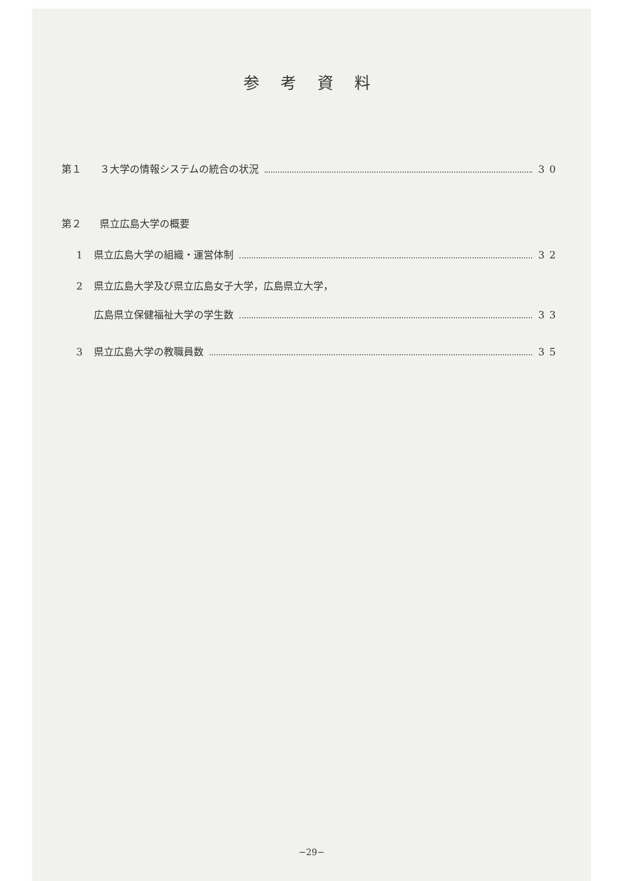参考資料
第１ ３大学の情報システムの統合の状況 30
第２ 県立広島大学の概要
1 県立広島大学の組織・運営体制 32
2 県立広島大学及び県立広島女子大学，広島県立大学，
広島県立保健福祉大学の学生数 33
3 県立広島大学の教職員数 35
−29−